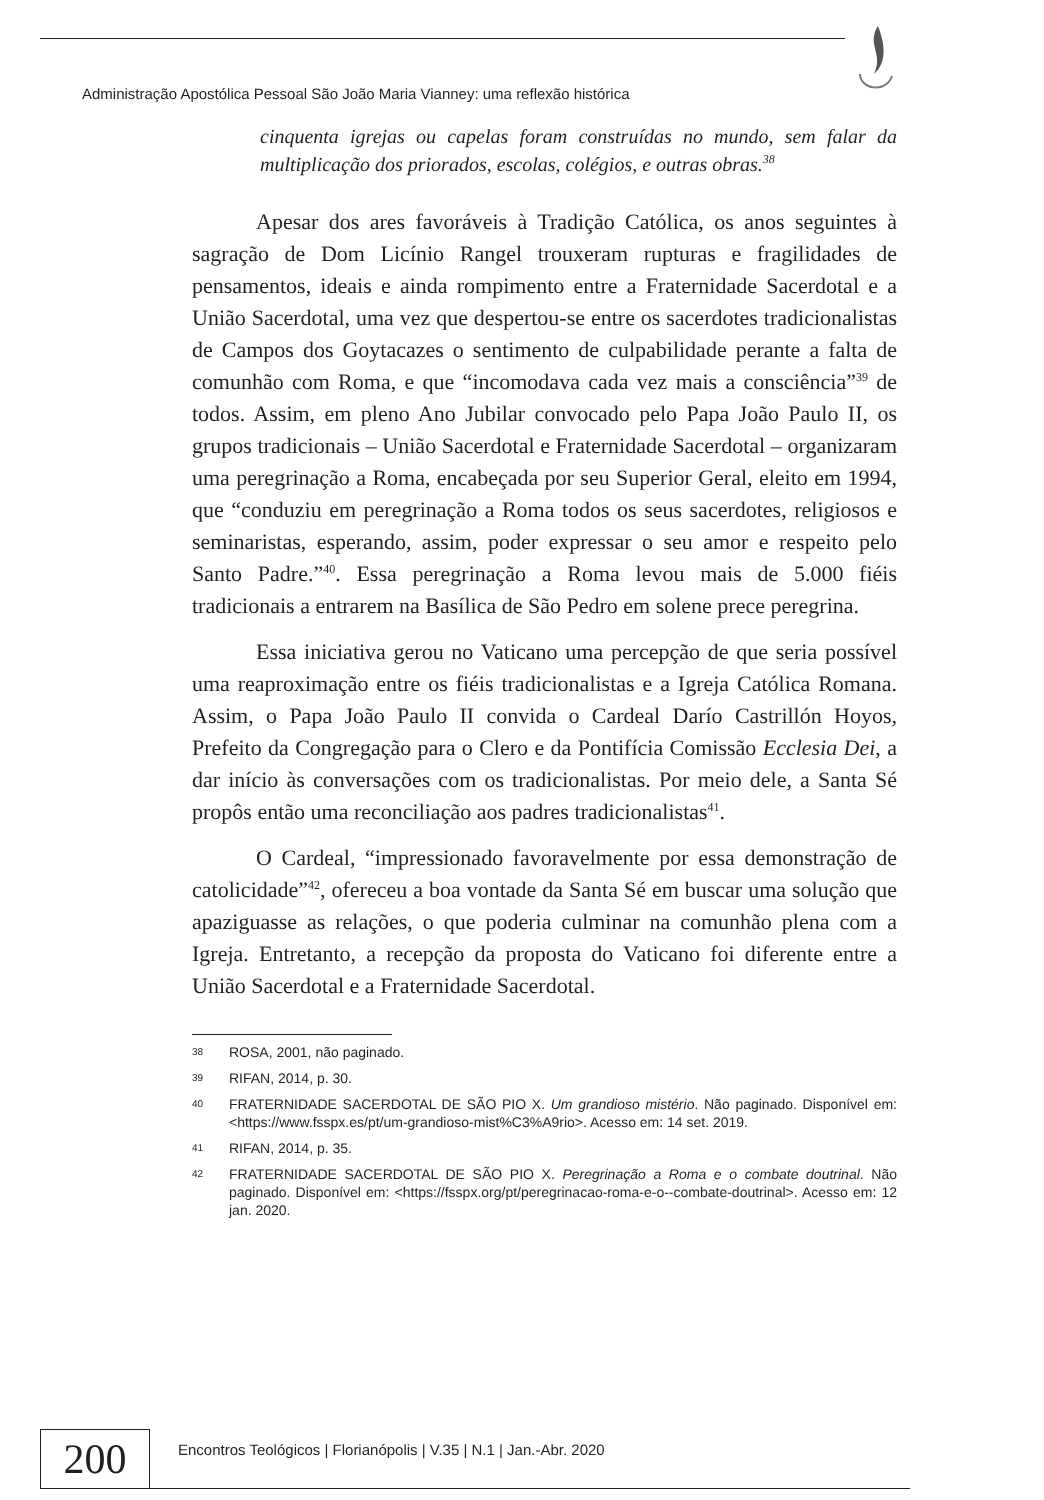Administração Apostólica Pessoal São João Maria Vianney: uma reflexão histórica
cinquenta igrejas ou capelas foram construídas no mundo, sem falar da multiplicação dos priorados, escolas, colégios, e outras obras.<sup>38</sup>
Apesar dos ares favoráveis à Tradição Católica, os anos seguintes à sagração de Dom Licínio Rangel trouxeram rupturas e fragilidades de pensamentos, ideais e ainda rompimento entre a Fraternidade Sacerdotal e a União Sacerdotal, uma vez que despertou-se entre os sacerdotes tradicionalistas de Campos dos Goytacazes o sentimento de culpabilidade perante a falta de comunhão com Roma, e que “incomodava cada vez mais a consciência”<sup>39</sup> de todos. Assim, em pleno Ano Jubilar convocado pelo Papa João Paulo II, os grupos tradicionais – União Sacerdotal e Fraternidade Sacerdotal – organizaram uma peregrinação a Roma, encabeçada por seu Superior Geral, eleito em 1994, que “conduziu em peregrinação a Roma todos os seus sacerdotes, religiosos e seminaristas, esperando, assim, poder expressar o seu amor e respeito pelo Santo Padre.”<sup>40</sup>. Essa peregrinação a Roma levou mais de 5.000 fiéis tradicionais a entrarem na Basílica de São Pedro em solene prece peregrina.
Essa iniciativa gerou no Vaticano uma percepção de que seria possível uma reaproximação entre os fiéis tradicionalistas e a Igreja Católica Romana. Assim, o Papa João Paulo II convida o Cardeal Darío Castrillón Hoyos, Prefeito da Congregação para o Clero e da Pontifícia Comissão Ecclesia Dei, a dar início às conversações com os tradicionalistas. Por meio dele, a Santa Sé propôs então uma reconciliação aos padres tradicionalistas<sup>41</sup>.
O Cardeal, “impressionado favoravelmente por essa demonstração de catolicidade”<sup>42</sup>, ofereceu a boa vontade da Santa Sé em buscar uma solução que apaziguasse as relações, o que poderia culminar na comunhão plena com a Igreja. Entretanto, a recepção da proposta do Vaticano foi diferente entre a União Sacerdotal e a Fraternidade Sacerdotal.
38
ROSA, 2001, não paginado.
39
RIFAN, 2014, p. 30.
40
FRATERNIDADE SACERDOTAL DE SÃO PIO X. Um grandioso mistério. Não paginado. Disponível em: <https://www.fsspx.es/pt/um-grandioso-mist%C3%A9rio>. Acesso em: 14 set. 2019.
41
RIFAN, 2014, p. 35.
42
FRATERNIDADE SACERDOTAL DE SÃO PIO X. Peregrinação a Roma e o combate doutrinal. Não paginado. Disponível em: <https://fsspx.org/pt/peregrinacao-roma-e-o--combate-doutrinal>. Acesso em: 12 jan. 2020.
200
Encontros Teológicos | Florianópolis | V.35 | N.1 | Jan.-Abr. 2020